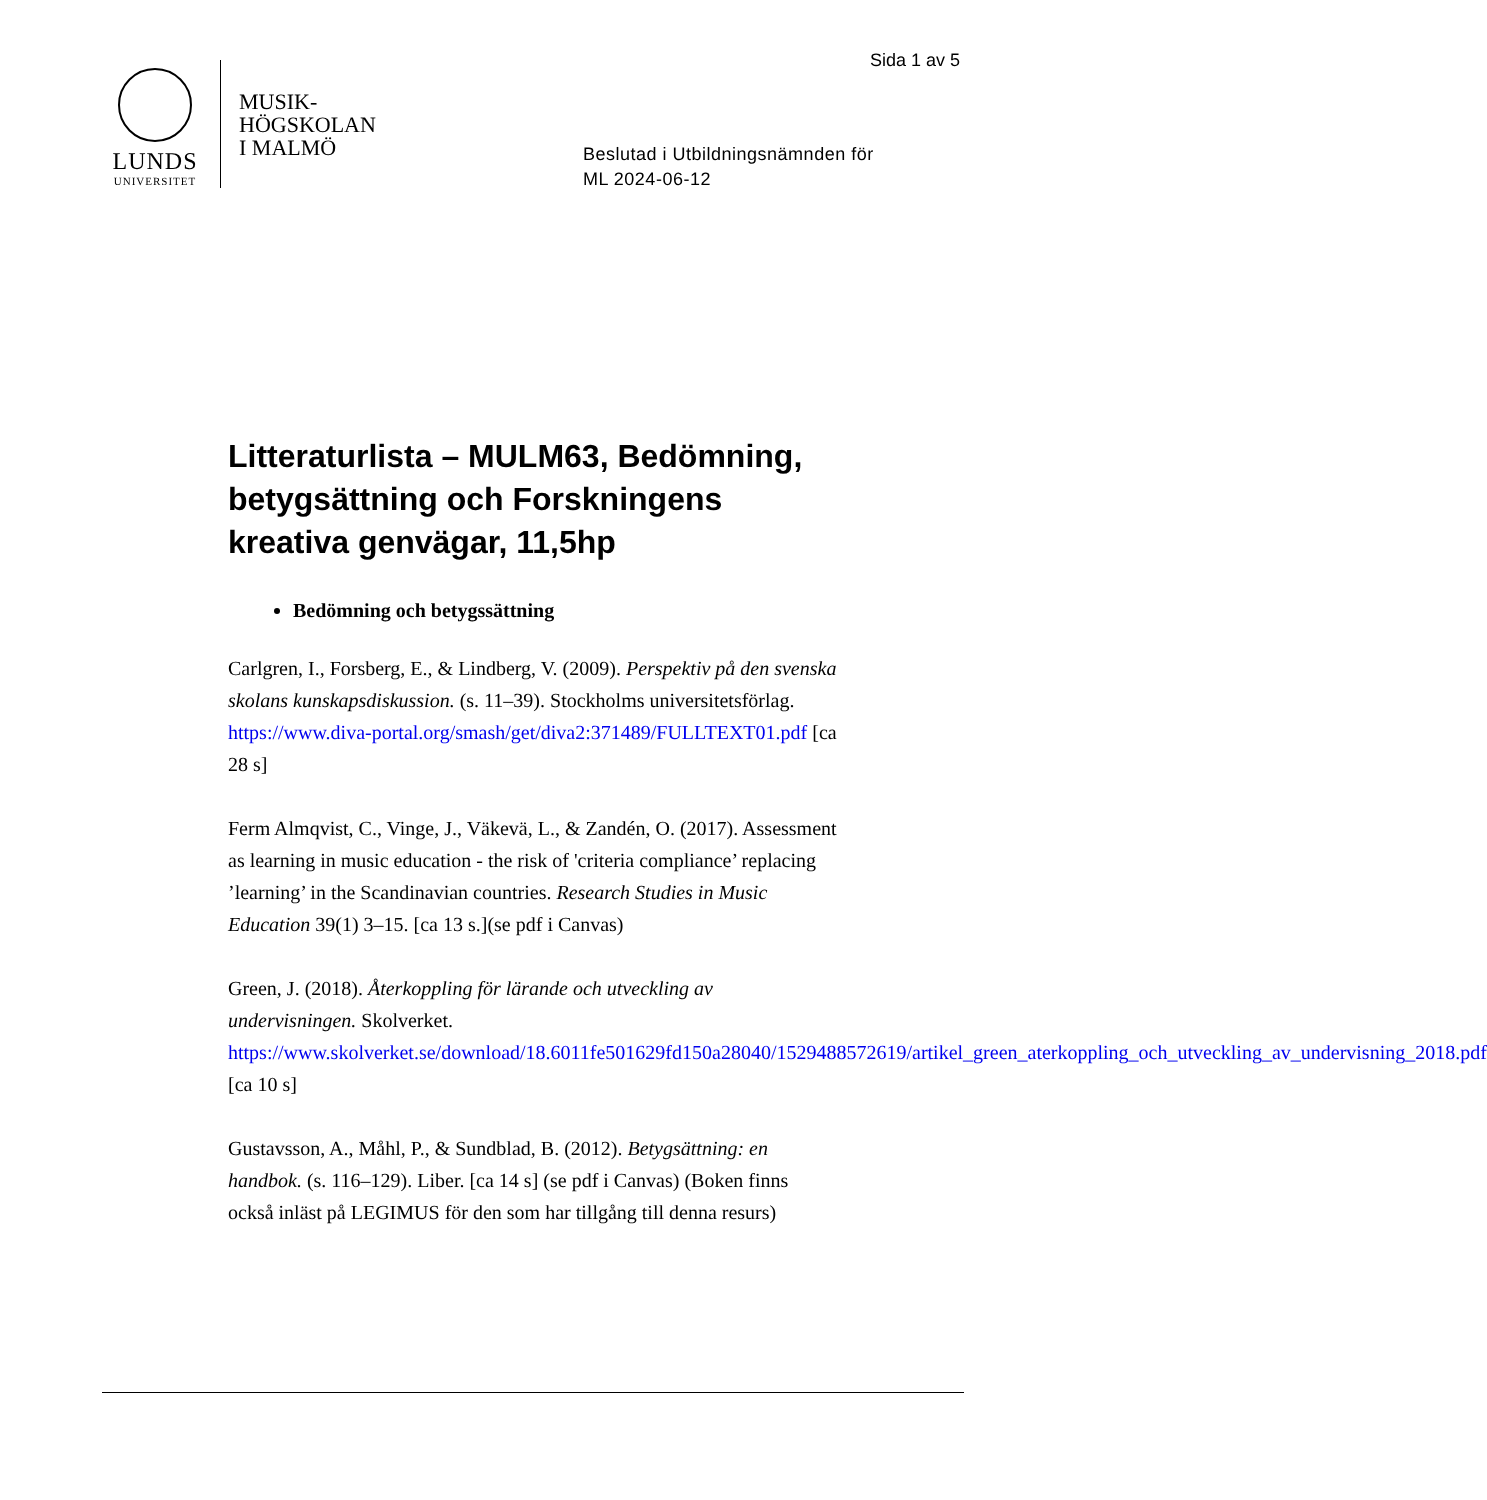Sida 1 av 5
LUNDS
UNIVERSITET
MUSIK-
HÖGSKOLAN
I MALMÖ
Beslutad i Utbildningsnämnden för
ML 2024-06-12
Litteraturlista – MULM63, Bedömning, betygsättning och Forskningens kreativa genvägar, 11,5hp
Bedömning och betygssättning
Carlgren, I., Forsberg, E., & Lindberg, V. (2009). Perspektiv på den svenska skolans kunskapsdiskussion. (s. 11–39). Stockholms universitetsförlag. https://www.diva-portal.org/smash/get/diva2:371489/FULLTEXT01.pdf [ca 28 s]
Ferm Almqvist, C., Vinge, J., Väkevä, L., & Zandén, O. (2017). Assessment as learning in music education - the risk of 'criteria compliance’ replacing ’learning’ in the Scandinavian countries. Research Studies in Music Education 39(1) 3–15. [ca 13 s.](se pdf i Canvas)
Green, J. (2018). Återkoppling för lärande och utveckling av undervisningen. Skolverket. https://www.skolverket.se/download/18.6011fe501629fd150a28040/1529488572619/artikel_green_aterkoppling_och_utveckling_av_undervisning_2018.pdf [ca 10 s]
Gustavsson, A., Måhl, P., & Sundblad, B. (2012). Betygsättning: en handbok. (s. 116–129). Liber. [ca 14 s] (se pdf i Canvas) (Boken finns också inläst på LEGIMUS för den som har tillgång till denna resurs)